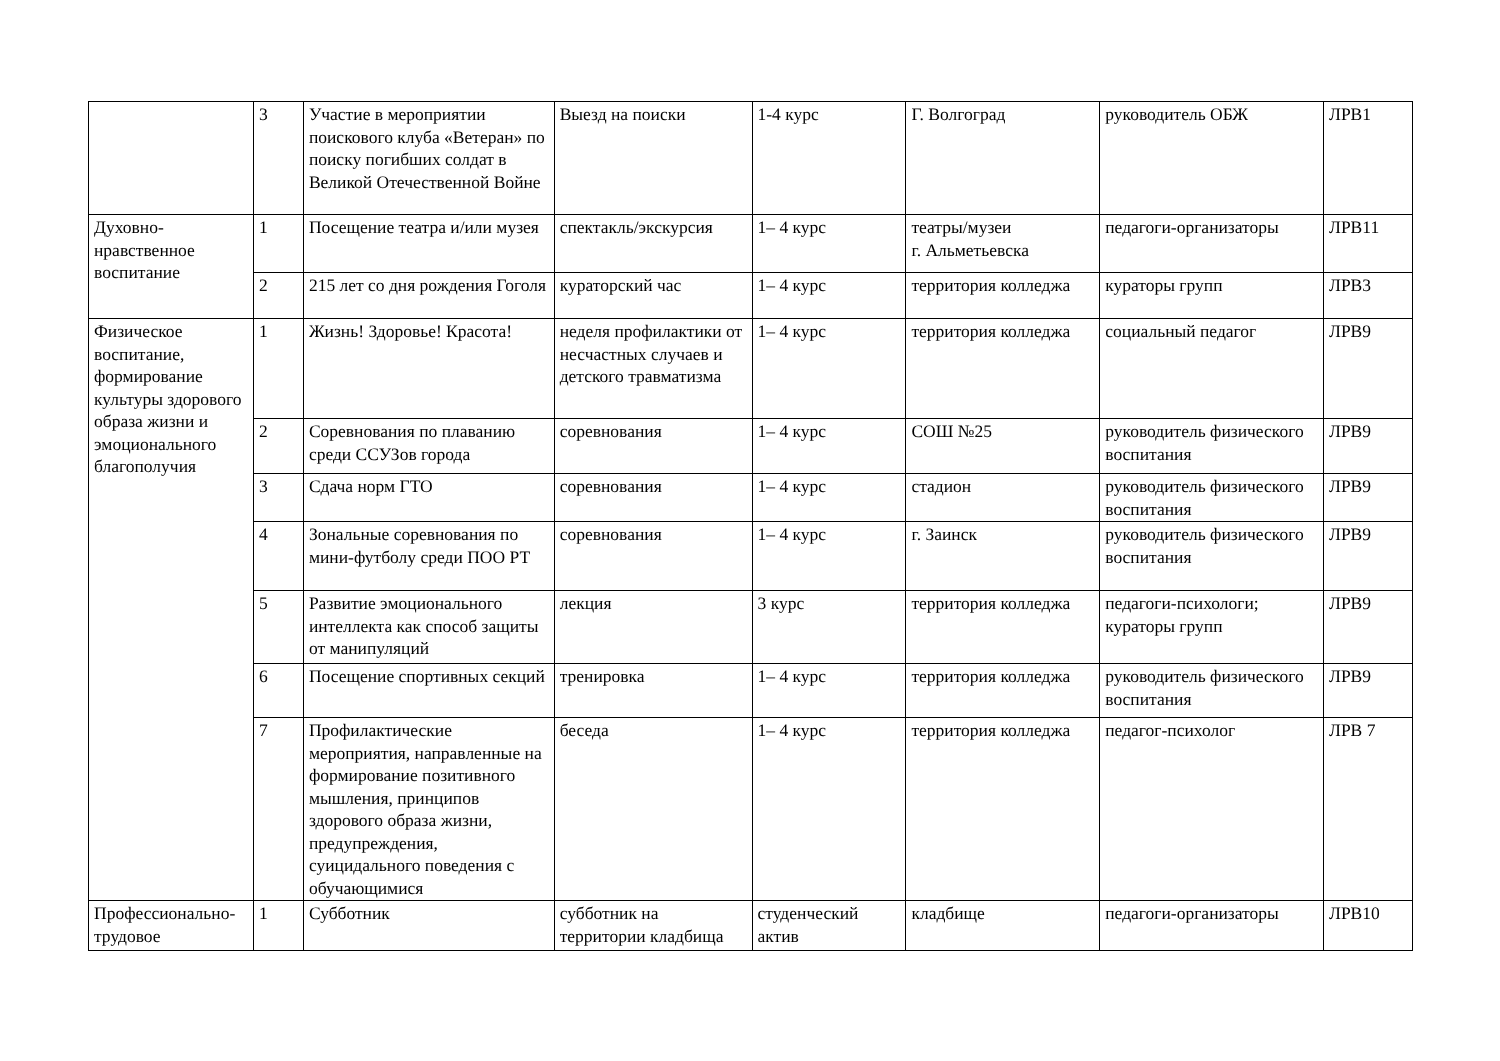| | 3 | Участие в мероприятии поискового клуба «Ветеран» по поиску погибших солдат в Великой Отечественной Войне | Выезд на поиски | 1-4 курс | Г. Волгоград | руководитель ОБЖ | ЛРВ1 |
| Духовно-нравственное воспитание | 1 | Посещение театра и/или музея | спектакль/экскурсия | 1– 4 курс | театры/музеи г. Альметьевска | педагоги-организаторы | ЛРВ11 |
| | 2 | 215 лет со дня рождения Гоголя | кураторский час | 1– 4 курс | территория колледжа | кураторы групп | ЛРВ3 |
| Физическое воспитание, формирование культуры здорового образа жизни и эмоционального благополучия | 1 | Жизнь! Здоровье! Красота! | неделя профилактики от несчастных случаев и детского травматизма | 1– 4 курс | территория колледжа | социальный педагог | ЛРВ9 |
| | 2 | Соревнования по плаванию среди ССУЗов города | соревнования | 1– 4 курс | СОШ №25 | руководитель физического воспитания | ЛРВ9 |
| | 3 | Сдача норм ГТО | соревнования | 1– 4 курс | стадион | руководитель физического воспитания | ЛРВ9 |
| | 4 | Зональные соревнования по мини-футболу среди ПОО РТ | соревнования | 1– 4 курс | г. Заинск | руководитель физического воспитания | ЛРВ9 |
| | 5 | Развитие эмоционального интеллекта как способ защиты от манипуляций | лекция | 3 курс | территория колледжа | педагоги-психологи; кураторы групп | ЛРВ9 |
| | 6 | Посещение спортивных секций | тренировка | 1– 4 курс | территория колледжа | руководитель физического воспитания | ЛРВ9 |
| | 7 | Профилактические мероприятия, направленные на формирование позитивного мышления, принципов здорового образа жизни, предупреждения, суицидального поведения с обучающимися | беседа | 1– 4 курс | территория колледжа | педагог-психолог | ЛРВ 7 |
| Профессионально-трудовое | 1 | Субботник | субботник на территории кладбища | студенческий актив | кладбище | педагоги-организаторы | ЛРВ10 |